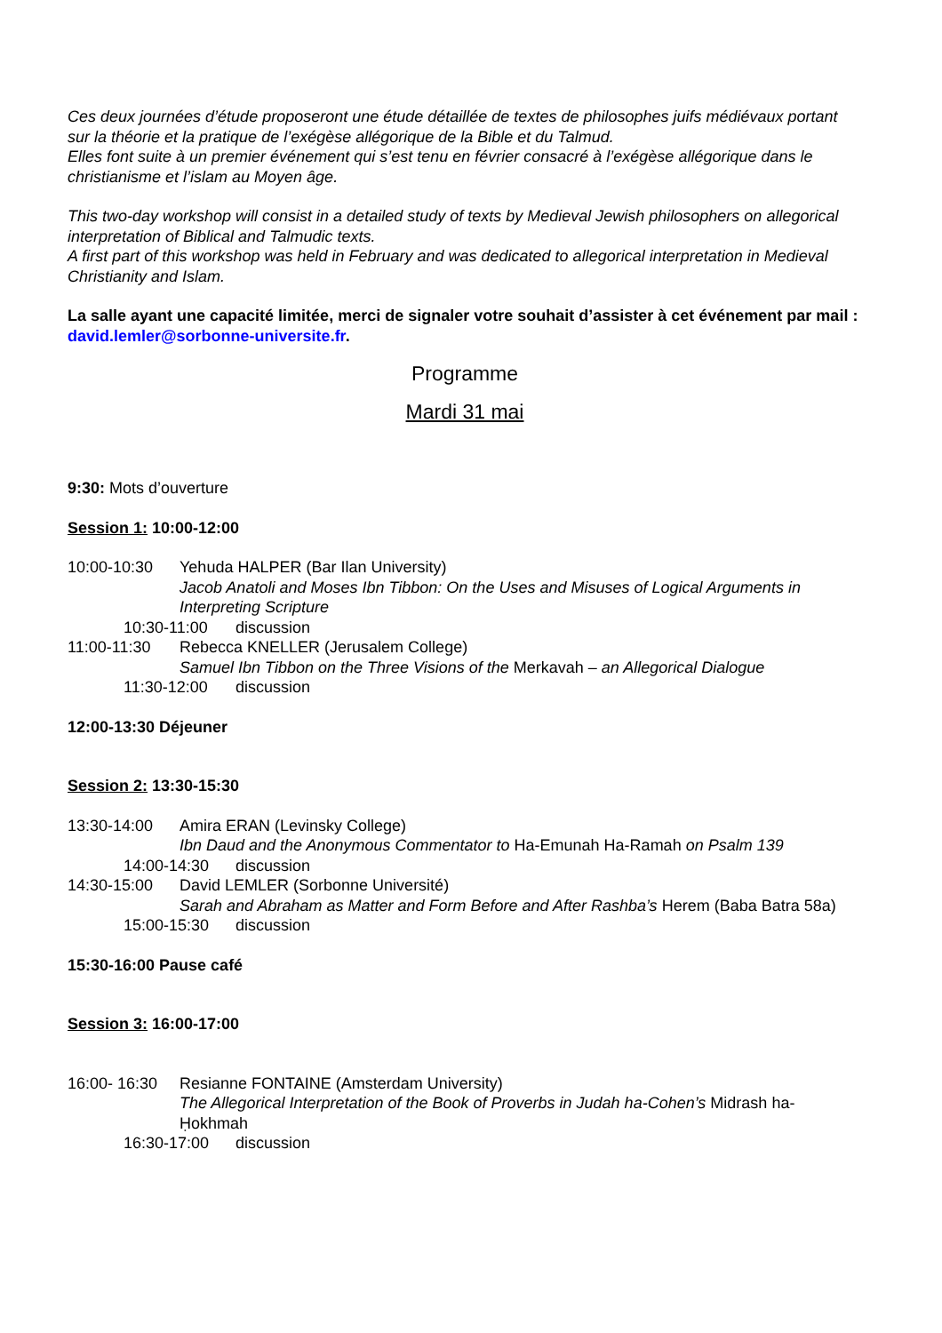Ces deux journées d’étude proposeront une étude détaillée de textes de philosophes juifs médiévaux portant sur la théorie et la pratique de l’exégèse allégorique de la Bible et du Talmud.
Elles font suite à un premier événement qui s’est tenu en février consacré à l’exégèse allégorique dans le christianisme et l’islam au Moyen âge.
This two-day workshop will consist in a detailed study of texts by Medieval Jewish philosophers on allegorical interpretation of Biblical and Talmudic texts.
A first part of this workshop was held in February and was dedicated to allegorical interpretation in Medieval Christianity and Islam.
La salle ayant une capacité limitée, merci de signaler votre souhait d’assister à cet événement par mail : david.lemler@sorbonne-universite.fr.
Programme
Mardi 31 mai
9:30: Mots d’ouverture
Session 1: 10:00-12:00
10:00-10:30 Yehuda HALPER (Bar Ilan University)
Jacob Anatoli and Moses Ibn Tibbon: On the Uses and Misuses of Logical Arguments in Interpreting Scripture
10:30-11:00 discussion
11:00-11:30 Rebecca KNELLER (Jerusalem College)
Samuel Ibn Tibbon on the Three Visions of the Merkavah – an Allegorical Dialogue
11:30-12:00 discussion
12:00-13:30 Déjeuner
Session 2: 13:30-15:30
13:30-14:00 Amira ERAN (Levinsky College)
Ibn Daud and the Anonymous Commentator to Ha-Emunah Ha-Ramah on Psalm 139
14:00-14:30 discussion
14:30-15:00 David LEMLER (Sorbonne Université)
Sarah and Abraham as Matter and Form Before and After Rashba’s Herem (Baba Batra 58a)
15:00-15:30 discussion
15:30-16:00 Pause café
Session 3: 16:00-17:00
16:00- 16:30 Resianne FONTAINE (Amsterdam University)
The Allegorical Interpretation of the Book of Proverbs in Judah ha-Cohen’s Midrash ha-Ḥokhmah
16:30-17:00 discussion